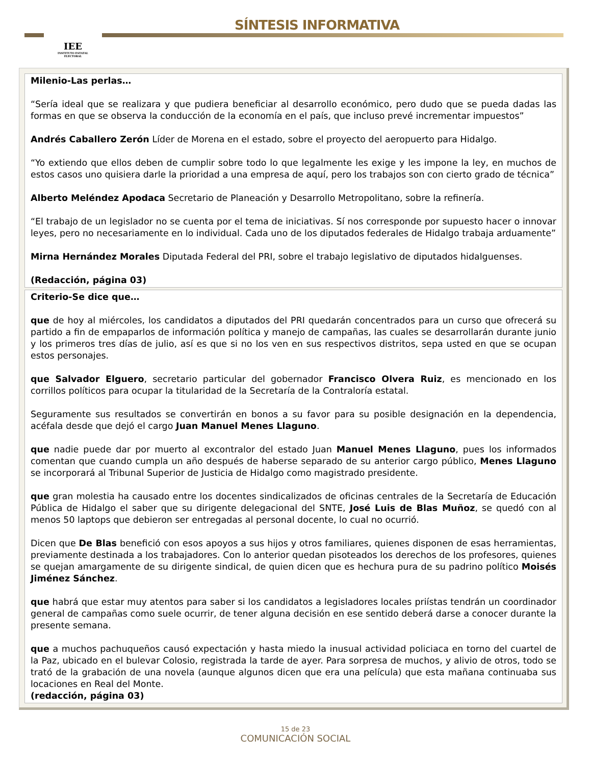IEE
INSTITUTO ESTATAL ELECTORAL
SÍNTESIS INFORMATIVA
Milenio-Las perlas…
“Sería ideal que se realizara y que pudiera beneficiar al desarrollo económico, pero dudo que se pueda dadas las formas en que se observa la conducción de la economía en el país, que incluso prevé incrementar impuestos”
Andrés Caballero Zerón Líder de Morena en el estado, sobre el proyecto del aeropuerto para Hidalgo.
“Yo extiendo que ellos deben de cumplir sobre todo lo que legalmente les exige y les impone la ley, en muchos de estos casos uno quisiera darle la prioridad a una empresa de aquí, pero los trabajos son con cierto grado de técnica”
Alberto Meléndez Apodaca Secretario de Planeación y Desarrollo Metropolitano, sobre la refinería.
“El trabajo de un legislador no se cuenta por el tema de iniciativas. Sí nos corresponde por supuesto hacer o innovar leyes, pero no necesariamente en lo individual. Cada uno de los diputados federales de Hidalgo trabaja arduamente”
Mirna Hernández Morales Diputada Federal del PRI, sobre el trabajo legislativo de diputados hidalguenses.
(Redacción, página 03)
Criterio-Se dice que…
que de hoy al miércoles, los candidatos a diputados del PRI quedarán concentrados para un curso que ofrecerá su partido a fin de empaparlos de información política y manejo de campañas, las cuales se desarrollarán durante junio y los primeros tres días de julio, así es que si no los ven en sus respectivos distritos, sepa usted en que se ocupan estos personajes.
que Salvador Elguero, secretario particular del gobernador Francisco Olvera Ruiz, es mencionado en los corrillos políticos para ocupar la titularidad de la Secretaría de la Contraloría estatal.
Seguramente sus resultados se convertirán en bonos a su favor para su posible designación en la dependencia, acéfala desde que dejó el cargo Juan Manuel Menes Llaguno.
que nadie puede dar por muerto al excontralor del estado Juan Manuel Menes Llaguno, pues los informados comentan que cuando cumpla un año después de haberse separado de su anterior cargo público, Menes Llaguno se incorporará al Tribunal Superior de Justicia de Hidalgo como magistrado presidente.
que gran molestia ha causado entre los docentes sindicalizados de oficinas centrales de la Secretaría de Educación Pública de Hidalgo el saber que su dirigente delegacional del SNTE, José Luis de Blas Muñoz, se quedó con al menos 50 laptops que debieron ser entregadas al personal docente, lo cual no ocurrió.
Dicen que De Blas benefició con esos apoyos a sus hijos y otros familiares, quienes disponen de esas herramientas, previamente destinada a los trabajadores. Con lo anterior quedan pisoteados los derechos de los profesores, quienes se quejan amargamente de su dirigente sindical, de quien dicen que es hechura pura de su padrino político Moisés Jiménez Sánchez.
que habrá que estar muy atentos para saber si los candidatos a legisladores locales priístas tendrán un coordinador general de campañas como suele ocurrir, de tener alguna decisión en ese sentido deberá darse a conocer durante la presente semana.
que a muchos pachuqueños causó expectación y hasta miedo la inusual actividad policiaca en torno del cuartel de la Paz, ubicado en el bulevar Colosio, registrada la tarde de ayer. Para sorpresa de muchos, y alivio de otros, todo se trató de la grabación de una novela (aunque algunos dicen que era una película) que esta mañana continuaba sus locaciones en Real del Monte.
(redacción, página 03)
15 de 23
COMUNICACIÓN SOCIAL